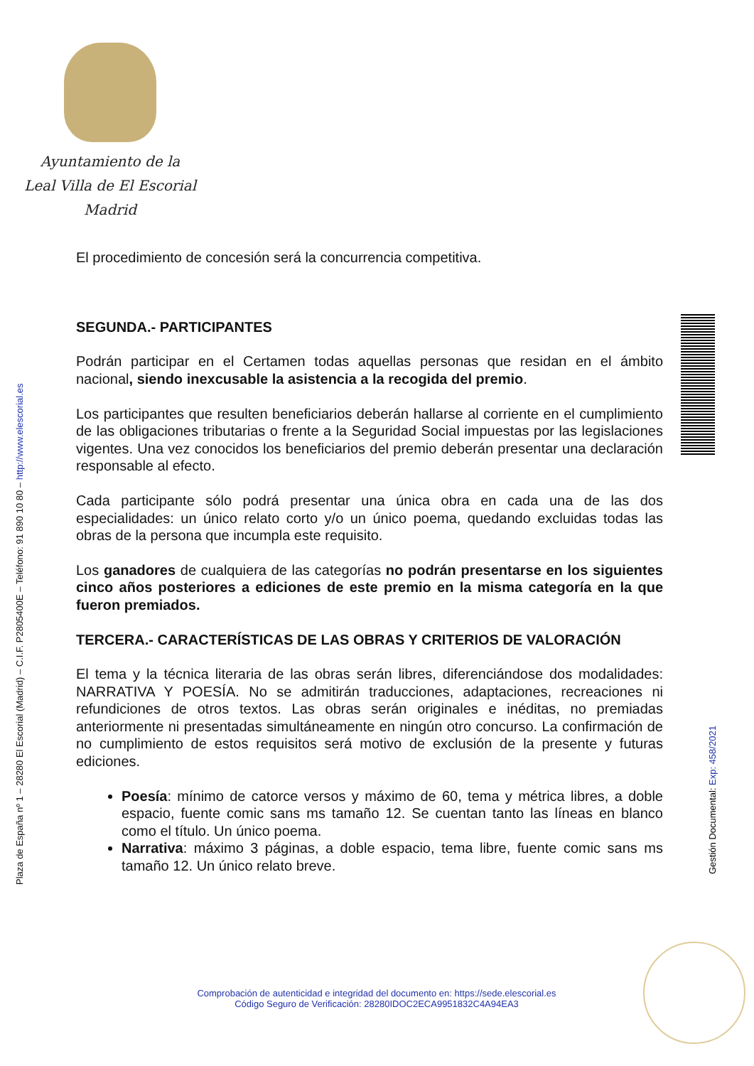Ayuntamiento de la
Leal Villa de El Escorial
Madrid
El procedimiento de concesión será la concurrencia competitiva.
SEGUNDA.- PARTICIPANTES
Podrán participar en el Certamen todas aquellas personas que residan en el ámbito nacional, siendo inexcusable la asistencia a la recogida del premio.
Los participantes que resulten beneficiarios deberán hallarse al corriente en el cumplimiento de las obligaciones tributarias o frente a la Seguridad Social impuestas por las legislaciones vigentes. Una vez conocidos los beneficiarios del premio deberán presentar una declaración responsable al efecto.
Cada participante sólo podrá presentar una única obra en cada una de las dos especialidades: un único relato corto y/o un único poema, quedando excluidas todas las obras de la persona que incumpla este requisito.
Los ganadores de cualquiera de las categorías no podrán presentarse en los siguientes cinco años posteriores a ediciones de este premio en la misma categoría en la que fueron premiados.
TERCERA.- CARACTERÍSTICAS DE LAS OBRAS Y CRITERIOS DE VALORACIÓN
El tema y la técnica literaria de las obras serán libres, diferenciándose dos modalidades: NARRATIVA Y POESÍA. No se admitirán traducciones, adaptaciones, recreaciones ni refundiciones de otros textos. Las obras serán originales e inéditas, no premiadas anteriormente ni presentadas simultáneamente en ningún otro concurso. La confirmación de no cumplimiento de estos requisitos será motivo de exclusión de la presente y futuras ediciones.
Poesía: mínimo de catorce versos y máximo de 60, tema y métrica libres, a doble espacio, fuente comic sans ms tamaño 12. Se cuentan tanto las líneas en blanco como el título. Un único poema.
Narrativa: máximo 3 páginas, a doble espacio, tema libre, fuente comic sans ms tamaño 12. Un único relato breve.
Plaza de España nº 1 – 28280 El Escorial (Madrid) – C.I.F. P2805400E – Teléfono: 91 890 10 80 – http://www.elescorial.es
Gestión Documental: Exp: 458/2021
Comprobación de autenticidad e integridad del documento en: https://sede.elescorial.es
Código Seguro de Verificación: 28280IDOC2ECA9951832C4A94EA3